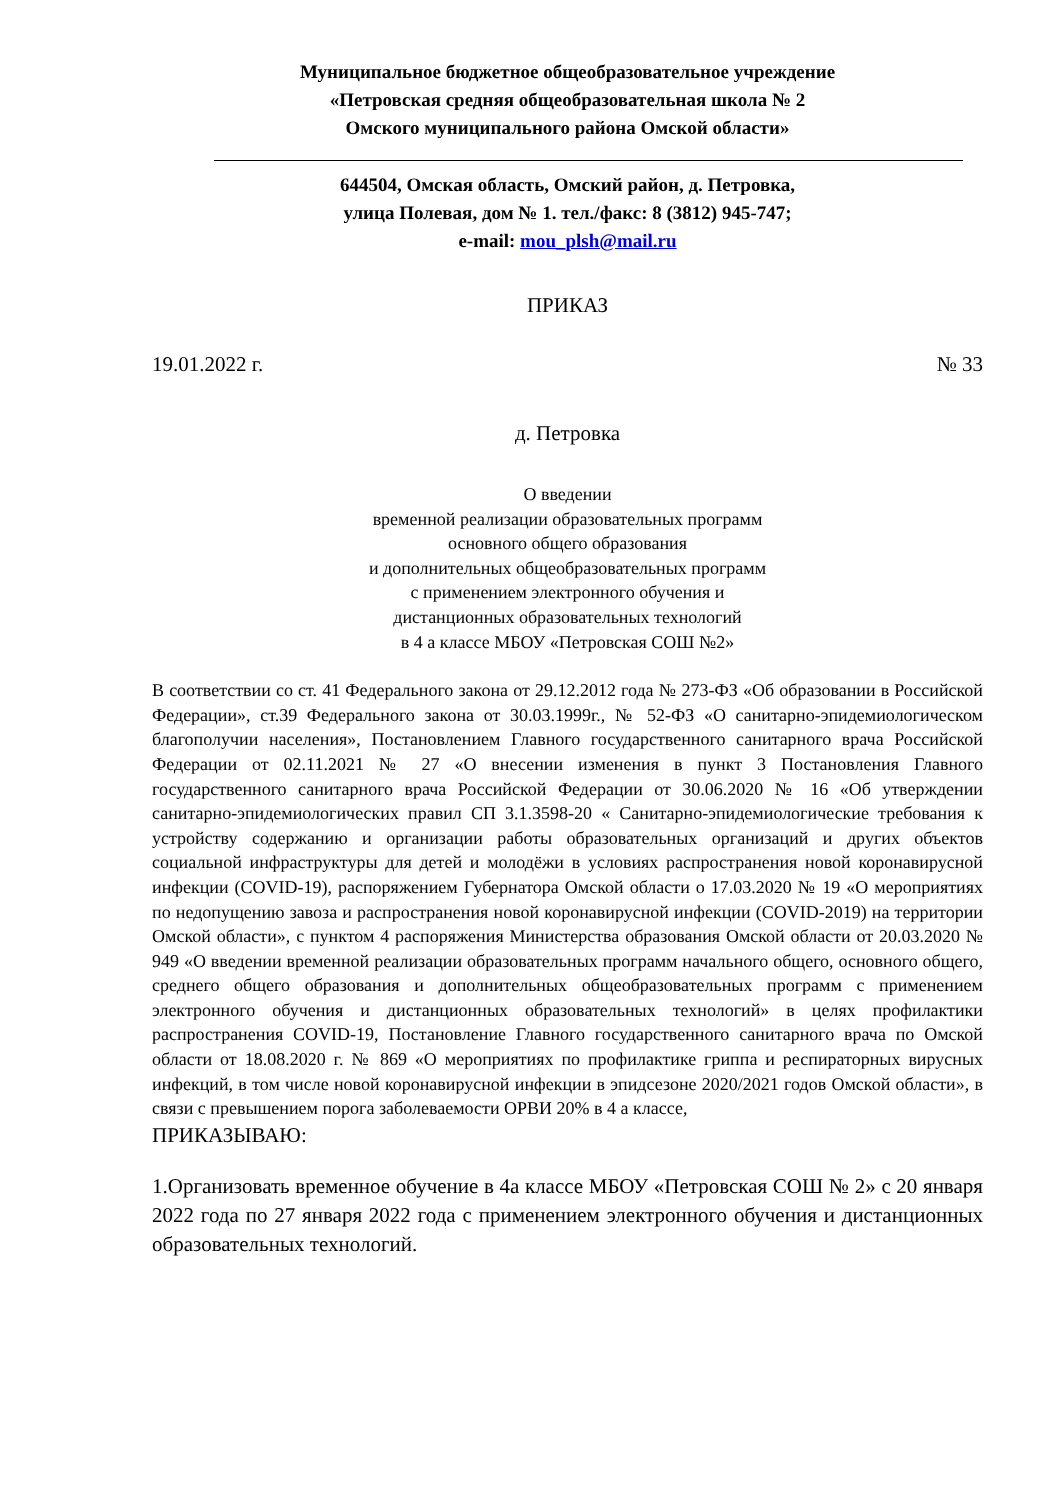Муниципальное бюджетное общеобразовательное учреждение
«Петровская средняя общеобразовательная школа № 2
Омского муниципального района Омской области»
644504, Омская область, Омский район, д. Петровка,
улица Полевая, дом № 1. тел./факс: 8 (3812) 945-747;
e-mail: mou_plsh@mail.ru
ПРИКАЗ
19.01.2022 г. № 33
д. Петровка
О введении
временной реализации образовательных программ
основного общего образования
и дополнительных общеобразовательных программ
с применением электронного обучения и
дистанционных образовательных технологий
в 4 а классе МБОУ «Петровская СОШ №2»
В соответствии со ст. 41 Федерального закона от 29.12.2012 года № 273-ФЗ «Об образовании в Российской Федерации», ст.39 Федерального закона от 30.03.1999г., № 52-ФЗ «О санитарно-эпидемиологическом благополучии населения», Постановлением Главного государственного санитарного врача Российской Федерации от 02.11.2021 № 27 «О внесении изменения в пункт 3 Постановления Главного государственного санитарного врача Российской Федерации от 30.06.2020 № 16 «Об утверждении санитарно-эпидемиологических правил СП 3.1.3598-20 « Санитарно-эпидемиологические требования к устройству содержанию и организации работы образовательных организаций и других объектов социальной инфраструктуры для детей и молодёжи в условиях распространения новой коронавирусной инфекции (COVID-19), распоряжением Губернатора Омской области о 17.03.2020 № 19 «О мероприятиях по недопущению завоза и распространения новой коронавирусной инфекции (COVID-2019) на территории Омской области», с пунктом 4 распоряжения Министерства образования Омской области от 20.03.2020 № 949 «О введении временной реализации образовательных программ начального общего, основного общего, среднего общего образования и дополнительных общеобразовательных программ с применением электронного обучения и дистанционных образовательных технологий» в целях профилактики распространения COVID-19, Постановление Главного государственного санитарного врача по Омской области от 18.08.2020 г. № 869 «О мероприятиях по профилактике гриппа и респираторных вирусных инфекций, в том числе новой коронавирусной инфекции в эпидсезоне 2020/2021 годов Омской области», в связи с превышением порога заболеваемости ОРВИ 20% в 4 а классе,
ПРИКАЗЫВАЮ:
1.Организовать временное обучение в 4а классе МБОУ «Петровская СОШ № 2» с 20 января 2022 года по 27 января 2022 года с применением электронного обучения и дистанционных образовательных технологий.